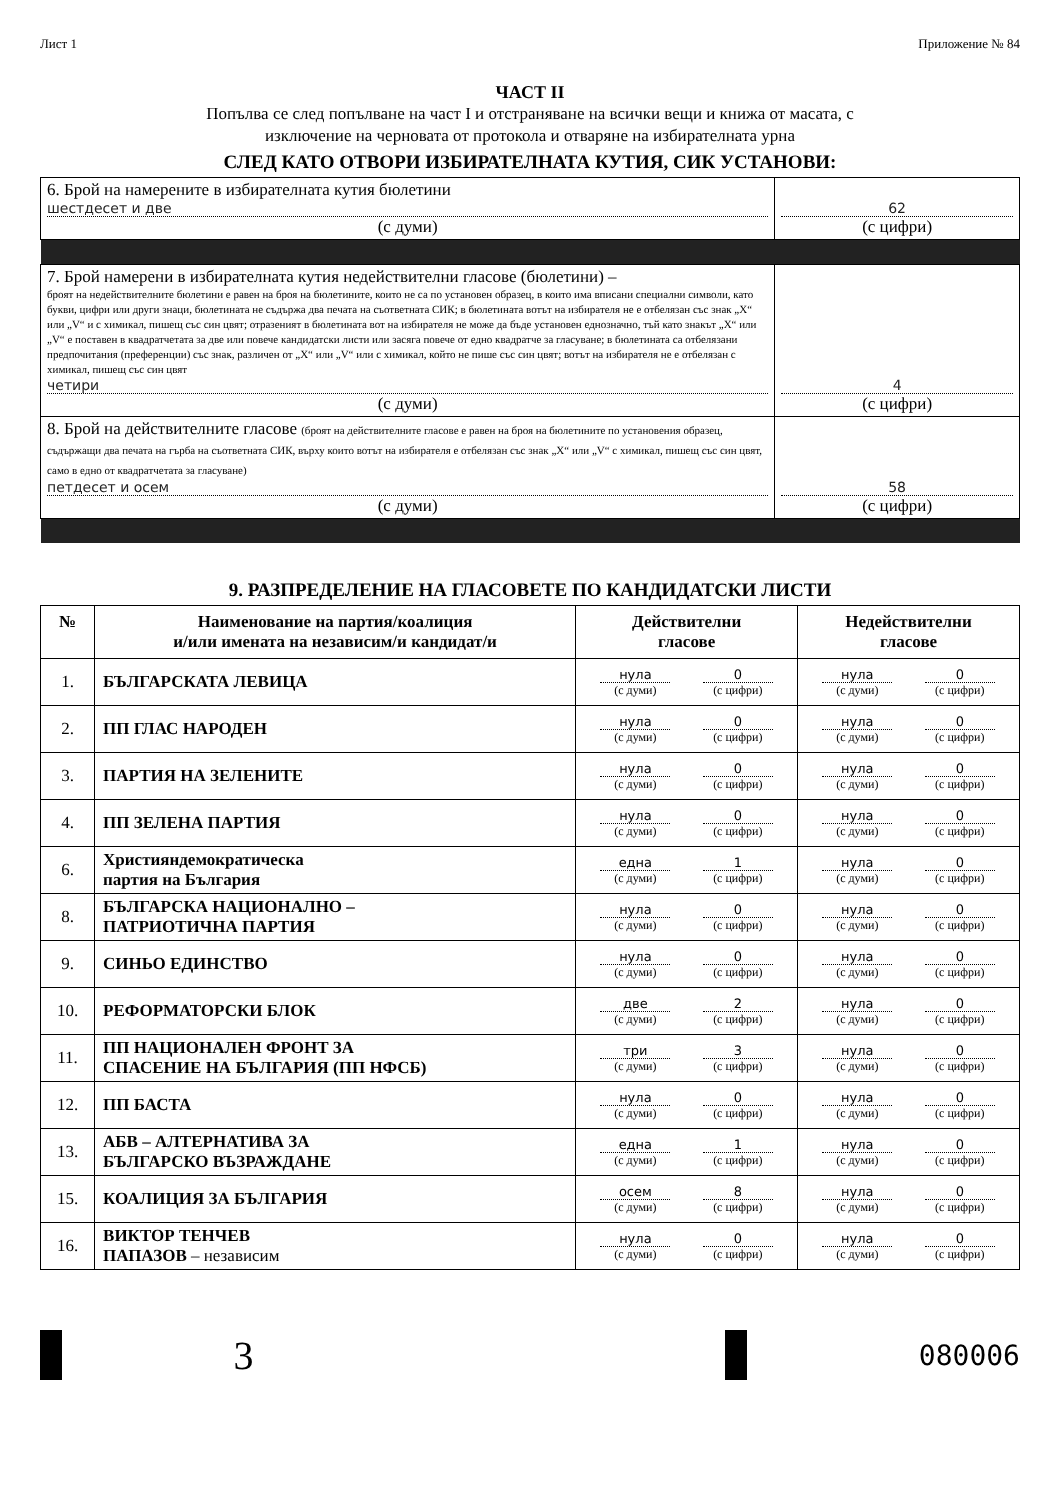Лист 1 Приложение № 84
ЧАСТ II
Попълва се след попълване на част I и отстраняване на всички вещи и книжа от масата, с
изключение на черновата от протокола и отваряне на избирателната урна
СЛЕД КАТО ОТВОРИ ИЗБИРАТЕЛНАТА КУТИЯ, СИК УСТАНОВИ:
| 6. Брой на намерените в избирателната кутия бюлетини шестдесет и две (с думи) | 62 (с цифри) |
| 7. Брой намерени в избирателната кутия недействителни гласове (бюлетини) – броят на недействителните бюлетини е равен на броя на бюлетините, които не са по установен образец, в които има вписани специални символи, като букви, цифри или други знаци, бюлетината не съдържа два печата на съответната СИК; в бюлетината вотът на избирателя не е отбелязан със знак „X“ или „V“ и с химикал, пишещ със син цвят; отразеният в бюлетината вот на избирателя не може да бъде установен еднозначно, тъй като знакът „X“ или „V“ е поставен в квадратчетата за две или повече кандидатски листи или засяга повече от едно квадратче за гласуване; в бюлетината са отбелязани предпочитания (преференции) със знак, различен от „X“ или „V“ или с химикал, който не пише със син цвят; вотът на избирателя не е отбелязан с химикал, пишещ със син цвят четири (с думи) | 4 (с цифри) |
| 8. Брой на действителните гласове (броят на действителните гласове е равен на броя на бюлетините по установения образец, съдържащи два печата на гърба на съответната СИК, върху които вотът на избирателя е отбелязан със знак „X“ или „V“ с химикал, пишещ със син цвят, само в едно от квадратчетата за гласуване) петдесет и осем (с думи) | 58 (с цифри) |
9. РАЗПРЕДЕЛЕНИЕ НА ГЛАСОВЕТЕ ПО КАНДИДАТСКИ ЛИСТИ
| № | Наименование на партия/коалиция и/или имената на независим/и кандидат/и | Действителни гласове | Недействителни гласове |
| --- | --- | --- | --- |
| 1. | БЪЛГАРСКАТА ЛЕВИЦА | нула (с думи) 0 (с цифри) | нула (с думи) 0 (с цифри) |
| 2. | ПП ГЛАС НАРОДЕН | нула (с думи) 0 (с цифри) | нула (с думи) 0 (с цифри) |
| 3. | ПАРТИЯ НА ЗЕЛЕНИТЕ | нула (с думи) 0 (с цифри) | нула (с думи) 0 (с цифри) |
| 4. | ПП ЗЕЛЕНА ПАРТИЯ | нула (с думи) 0 (с цифри) | нула (с думи) 0 (с цифри) |
| 6. | Християндемократическа партия на България | една (с думи) 1 (с цифри) | нула (с думи) 0 (с цифри) |
| 8. | БЪЛГАРСКА НАЦИОНАЛНО – ПАТРИОТИЧНА ПАРТИЯ | нула (с думи) 0 (с цифри) | нула (с думи) 0 (с цифри) |
| 9. | СИНЬО ЕДИНСТВО | нула (с думи) 0 (с цифри) | нула (с думи) 0 (с цифри) |
| 10. | РЕФОРМАТОРСКИ БЛОК | две (с думи) 2 (с цифри) | нула (с думи) 0 (с цифри) |
| 11. | ПП НАЦИОНАЛЕН ФРОНТ ЗА СПАСЕНИЕ НА БЪЛГАРИЯ (ПП НФСБ) | три (с думи) 3 (с цифри) | нула (с думи) 0 (с цифри) |
| 12. | ПП БАСТА | нула (с думи) 0 (с цифри) | нула (с думи) 0 (с цифри) |
| 13. | АБВ – АЛТЕРНАТИВА ЗА БЪЛГАРСКО ВЪЗРАЖДАНЕ | една (с думи) 1 (с цифри) | нула (с думи) 0 (с цифри) |
| 15. | КОАЛИЦИЯ ЗА БЪЛГАРИЯ | осем (с думи) 8 (с цифри) | нула (с думи) 0 (с цифри) |
| 16. | ВИКТОР ТЕНЧЕВ ПАПАЗОВ – независим | нула (с думи) 0 (с цифри) | нула (с думи) 0 (с цифри) |
3
080006